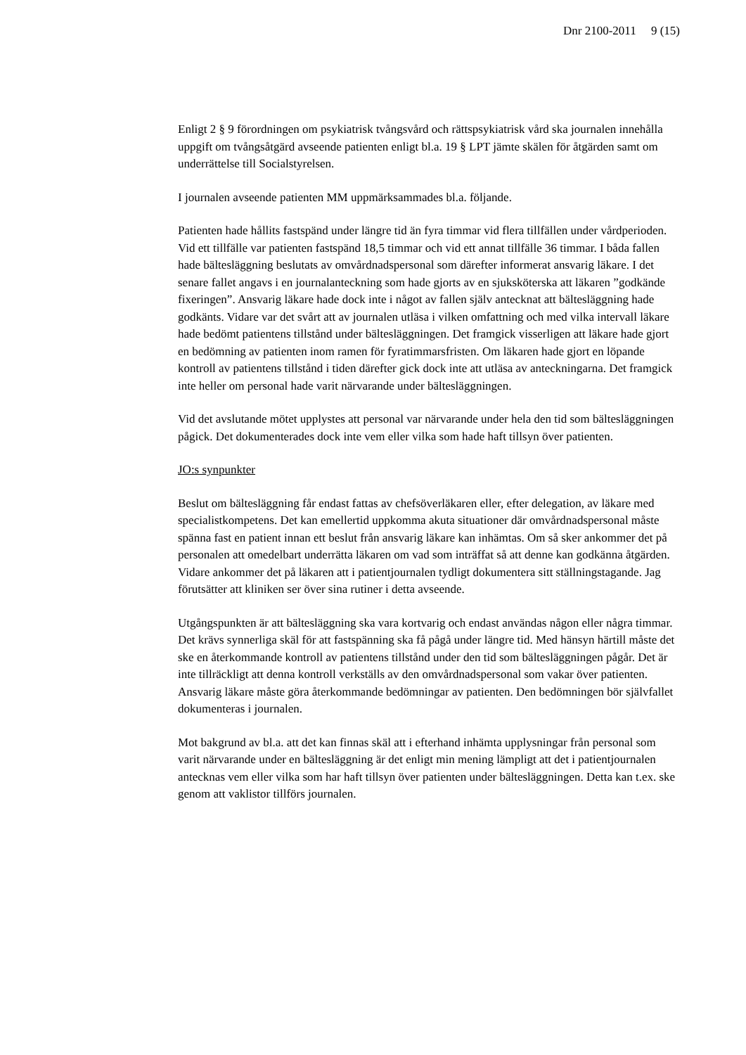Dnr 2100-2011 9 (15)
Enligt 2 § 9 förordningen om psykiatrisk tvångsvård och rättspsykiatrisk vård ska journalen innehålla uppgift om tvångsåtgärd avseende patienten enligt bl.a. 19 § LPT jämte skälen för åtgärden samt om underrättelse till Socialstyrelsen.
I journalen avseende patienten MM uppmärksammades bl.a. följande.
Patienten hade hållits fastspänd under längre tid än fyra timmar vid flera tillfällen under vårdperioden. Vid ett tillfälle var patienten fastspänd 18,5 timmar och vid ett annat tillfälle 36 timmar. I båda fallen hade bältesläggning beslutats av omvårdnadspersonal som därefter informerat ansvarig läkare. I det senare fallet angavs i en journalanteckning som hade gjorts av en sjuksköterska att läkaren ”godkände fixeringen”. Ansvarig läkare hade dock inte i något av fallen själv antecknat att bältesläggning hade godkänts. Vidare var det svårt att av journalen utläsa i vilken omfattning och med vilka intervall läkare hade bedömt patientens tillstånd under bältesläggningen. Det framgick visserligen att läkare hade gjort en bedömning av patienten inom ramen för fyratimmarsfristen. Om läkaren hade gjort en löpande kontroll av patientens tillstånd i tiden därefter gick dock inte att utläsa av anteckningarna. Det framgick inte heller om personal hade varit närvarande under bältesläggningen.
Vid det avslutande mötet upplystes att personal var närvarande under hela den tid som bältesläggningen pågick. Det dokumenterades dock inte vem eller vilka som hade haft tillsyn över patienten.
JO:s synpunkter
Beslut om bältesläggning får endast fattas av chefsöverläkaren eller, efter delegation, av läkare med specialistkompetens. Det kan emellertid uppkomma akuta situationer där omvårdnadspersonal måste spänna fast en patient innan ett beslut från ansvarig läkare kan inhämtas. Om så sker ankommer det på personalen att omedelbart underrätta läkaren om vad som inträffat så att denne kan godkänna åtgärden. Vidare ankommer det på läkaren att i patientjournalen tydligt dokumentera sitt ställningstagande. Jag förutsätter att kliniken ser över sina rutiner i detta avseende.
Utgångspunkten är att bältesläggning ska vara kortvarig och endast användas någon eller några timmar. Det krävs synnerliga skäl för att fastspänning ska få pågå under längre tid. Med hänsyn härtill måste det ske en återkommande kontroll av patientens tillstånd under den tid som bältesläggningen pågår. Det är inte tillräckligt att denna kontroll verkställs av den omvårdnadspersonal som vakar över patienten. Ansvarig läkare måste göra återkommande bedömningar av patienten. Den bedömningen bör självfallet dokumenteras i journalen.
Mot bakgrund av bl.a. att det kan finnas skäl att i efterhand inhämta upplysningar från personal som varit närvarande under en bältesläggning är det enligt min mening lämpligt att det i patientjournalen antecknas vem eller vilka som har haft tillsyn över patienten under bältesläggningen. Detta kan t.ex. ske genom att vaklistor tillförs journalen.